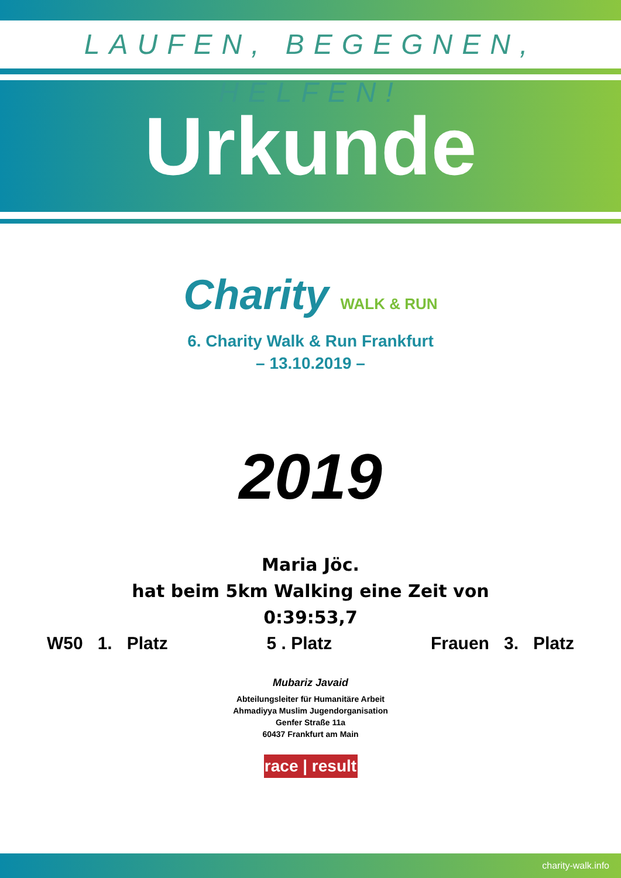LAUFEN, BEGEGNEN, HELFEN!
Urkunde
Charity WALK & RUN
6. Charity Walk & Run Frankfurt
– 13.10.2019 –
2019
Maria Jöc.
hat beim 5km Walking eine Zeit von
0:39:53,7
W50 1. Platz 5 . Platz Frauen 3. Platz
Mubariz Javaid
Abteilungsleiter für Humanitäre Arbeit
Ahmadiyya Muslim Jugendorganisation
Genfer Straße 11a
60437 Frankfurt am Main
race | result
charity-walk.info